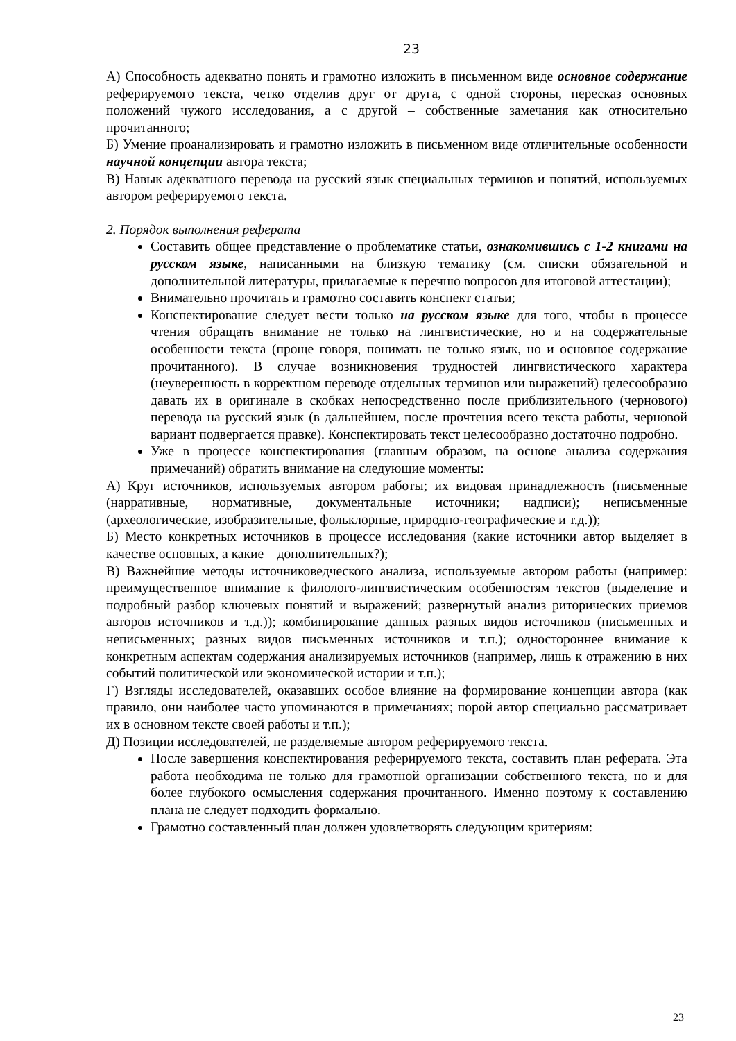23
А) Способность адекватно понять и грамотно изложить в письменном виде основное содержание реферируемого текста, четко отделив друг от друга, с одной стороны, пересказ основных положений чужого исследования, а с другой – собственные замечания как относительно прочитанного;
Б) Умение проанализировать и грамотно изложить в письменном виде отличительные особенности научной концепции автора текста;
В) Навык адекватного перевода на русский язык специальных терминов и понятий, используемых автором реферируемого текста.
2. Порядок выполнения реферата
Составить общее представление о проблематике статьи, ознакомившись с 1-2 книгами на русском языке, написанными на близкую тематику (см. списки обязательной и дополнительной литературы, прилагаемые к перечню вопросов для итоговой аттестации);
Внимательно прочитать и грамотно составить конспект статьи;
Конспектирование следует вести только на русском языке для того, чтобы в процессе чтения обращать внимание не только на лингвистические, но и на содержательные особенности текста (проще говоря, понимать не только язык, но и основное содержание прочитанного). В случае возникновения трудностей лингвистического характера (неуверенность в корректном переводе отдельных терминов или выражений) целесообразно давать их в оригинале в скобках непосредственно после приблизительного (чернового) перевода на русский язык (в дальнейшем, после прочтения всего текста работы, черновой вариант подвергается правке). Конспектировать текст целесообразно достаточно подробно.
Уже в процессе конспектирования (главным образом, на основе анализа содержания примечаний) обратить внимание на следующие моменты:
А) Круг источников, используемых автором работы; их видовая принадлежность (письменные (нарративные, нормативные, документальные источники; надписи); неписьменные (археологические, изобразительные, фольклорные, природно-географические и т.д.));
Б) Место конкретных источников в процессе исследования (какие источники автор выделяет в качестве основных, а какие – дополнительных?);
В) Важнейшие методы источниковедческого анализа, используемые автором работы (например: преимущественное внимание к филолого-лингвистическим особенностям текстов (выделение и подробный разбор ключевых понятий и выражений; развернутый анализ риторических приемов авторов источников и т.д.)); комбинирование данных разных видов источников (письменных и неписьменных; разных видов письменных источников и т.п.); одностороннее внимание к конкретным аспектам содержания анализируемых источников (например, лишь к отражению в них событий политической или экономической истории и т.п.);
Г) Взгляды исследователей, оказавших особое влияние на формирование концепции автора (как правило, они наиболее часто упоминаются в примечаниях; порой автор специально рассматривает их в основном тексте своей работы и т.п.);
Д) Позиции исследователей, не разделяемые автором реферируемого текста.
После завершения конспектирования реферируемого текста, составить план реферата. Эта работа необходима не только для грамотной организации собственного текста, но и для более глубокого осмысления содержания прочитанного. Именно поэтому к составлению плана не следует подходить формально.
Грамотно составленный план должен удовлетворять следующим критериям:
23